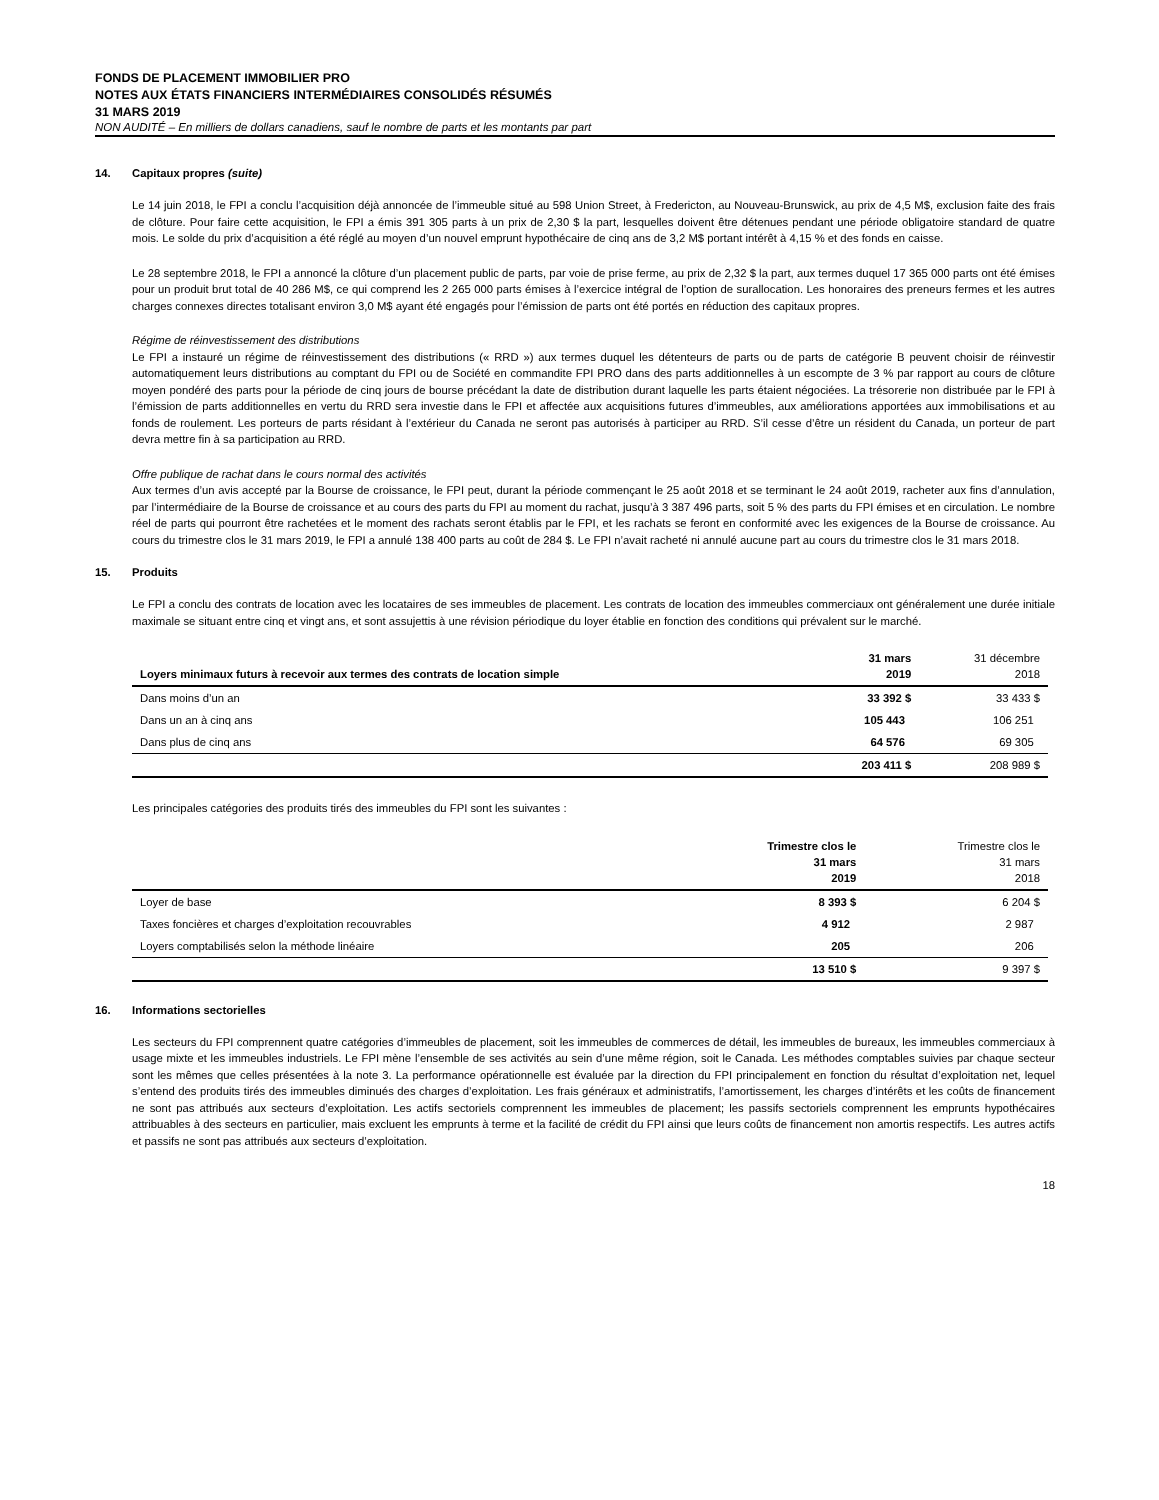FONDS DE PLACEMENT IMMOBILIER PRO
NOTES AUX ÉTATS FINANCIERS INTERMÉDIAIRES CONSOLIDÉS RÉSUMÉS
31 MARS 2019
NON AUDITÉ – En milliers de dollars canadiens, sauf le nombre de parts et les montants par part
14. Capitaux propres (suite)
Le 14 juin 2018, le FPI a conclu l’acquisition déjà annoncée de l’immeuble situé au 598 Union Street, à Fredericton, au Nouveau-Brunswick, au prix de 4,5 M$, exclusion faite des frais de clôture. Pour faire cette acquisition, le FPI a émis 391 305 parts à un prix de 2,30 $ la part, lesquelles doivent être détenues pendant une période obligatoire standard de quatre mois. Le solde du prix d’acquisition a été réglé au moyen d’un nouvel emprunt hypothécaire de cinq ans de 3,2 M$ portant intérêt à 4,15 % et des fonds en caisse.
Le 28 septembre 2018, le FPI a annoncé la clôture d’un placement public de parts, par voie de prise ferme, au prix de 2,32 $ la part, aux termes duquel 17 365 000 parts ont été émises pour un produit brut total de 40 286 M$, ce qui comprend les 2 265 000 parts émises à l’exercice intégral de l’option de surallocation. Les honoraires des preneurs fermes et les autres charges connexes directes totalisant environ 3,0 M$ ayant été engagés pour l’émission de parts ont été portés en réduction des capitaux propres.
Régime de réinvestissement des distributions
Le FPI a instauré un régime de réinvestissement des distributions (« RRD ») aux termes duquel les détenteurs de parts ou de parts de catégorie B peuvent choisir de réinvestir automatiquement leurs distributions au comptant du FPI ou de Société en commandite FPI PRO dans des parts additionnelles à un escompte de 3 % par rapport au cours de clôture moyen pondéré des parts pour la période de cinq jours de bourse précédant la date de distribution durant laquelle les parts étaient négociées. La trésorerie non distribuée par le FPI à l’émission de parts additionnelles en vertu du RRD sera investie dans le FPI et affectée aux acquisitions futures d’immeubles, aux améliorations apportées aux immobilisations et au fonds de roulement. Les porteurs de parts résidant à l’extérieur du Canada ne seront pas autorisés à participer au RRD. S’il cesse d’être un résident du Canada, un porteur de part devra mettre fin à sa participation au RRD.
Offre publique de rachat dans le cours normal des activités
Aux termes d’un avis accepté par la Bourse de croissance, le FPI peut, durant la période commençant le 25 août 2018 et se terminant le 24 août 2019, racheter aux fins d’annulation, par l’intermédiaire de la Bourse de croissance et au cours des parts du FPI au moment du rachat, jusqu’à 3 387 496 parts, soit 5 % des parts du FPI émises et en circulation. Le nombre réel de parts qui pourront être rachetées et le moment des rachats seront établis par le FPI, et les rachats se feront en conformité avec les exigences de la Bourse de croissance. Au cours du trimestre clos le 31 mars 2019, le FPI a annulé 138 400 parts au coût de 284 $. Le FPI n’avait racheté ni annulé aucune part au cours du trimestre clos le 31 mars 2018.
15. Produits
Le FPI a conclu des contrats de location avec les locataires de ses immeubles de placement. Les contrats de location des immeubles commerciaux ont généralement une durée initiale maximale se situant entre cinq et vingt ans, et sont assujettis à une révision périodique du loyer établie en fonction des conditions qui prévalent sur le marché.
| Loyers minimaux futurs à recevoir aux termes des contrats de location simple | 31 mars 2019 | 31 décembre 2018 |
| --- | --- | --- |
| Dans moins d’un an | 33 392 $ | 33 433 $ |
| Dans un an à cinq ans | 105 443 | 106 251 |
| Dans plus de cinq ans | 64 576 | 69 305 |
| | 203 411 $ | 208 989 $ |
Les principales catégories des produits tirés des immeubles du FPI sont les suivantes :
| | Trimestre clos le 31 mars 2019 | Trimestre clos le 31 mars 2018 |
| --- | --- | --- |
| Loyer de base | 8 393 $ | 6 204 $ |
| Taxes foncières et charges d’exploitation recouvrables | 4 912 | 2 987 |
| Loyers comptabilisés selon la méthode linéaire | 205 | 206 |
| | 13 510 $ | 9 397 $ |
16. Informations sectorielles
Les secteurs du FPI comprennent quatre catégories d’immeubles de placement, soit les immeubles de commerces de détail, les immeubles de bureaux, les immeubles commerciaux à usage mixte et les immeubles industriels. Le FPI mène l’ensemble de ses activités au sein d’une même région, soit le Canada. Les méthodes comptables suivies par chaque secteur sont les mêmes que celles présentées à la note 3. La performance opérationnelle est évaluée par la direction du FPI principalement en fonction du résultat d’exploitation net, lequel s’entend des produits tirés des immeubles diminués des charges d’exploitation. Les frais généraux et administratifs, l’amortissement, les charges d’intérêts et les coûts de financement ne sont pas attribués aux secteurs d’exploitation. Les actifs sectoriels comprennent les immeubles de placement; les passifs sectoriels comprennent les emprunts hypothécaires attribuables à des secteurs en particulier, mais excluent les emprunts à terme et la facilité de crédit du FPI ainsi que leurs coûts de financement non amortis respectifs. Les autres actifs et passifs ne sont pas attribués aux secteurs d’exploitation.
18